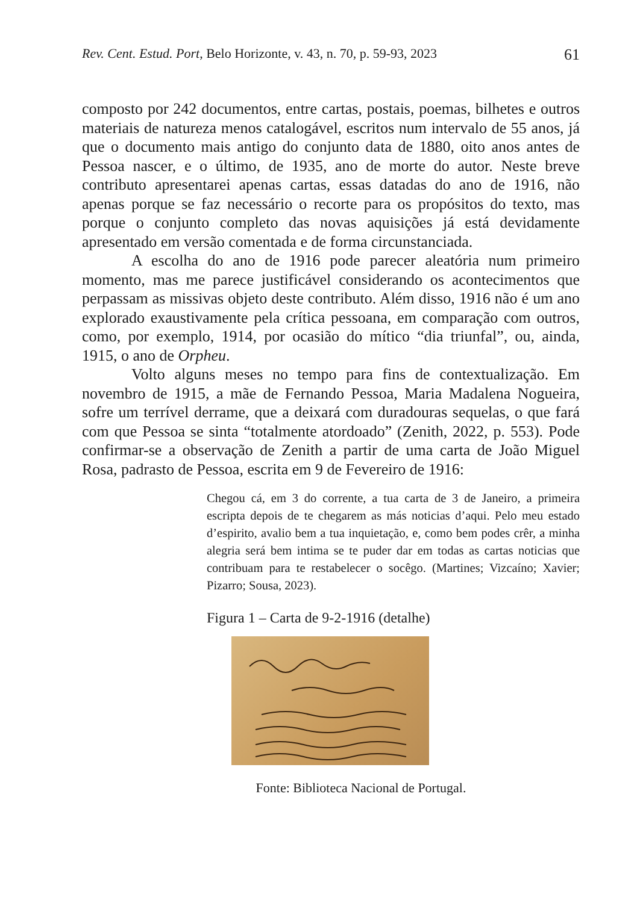Rev. Cent. Estud. Port, Belo Horizonte, v. 43, n. 70, p. 59-93, 2023 61
composto por 242 documentos, entre cartas, postais, poemas, bilhetes e outros materiais de natureza menos catalogável, escritos num intervalo de 55 anos, já que o documento mais antigo do conjunto data de 1880, oito anos antes de Pessoa nascer, e o último, de 1935, ano de morte do autor. Neste breve contributo apresentarei apenas cartas, essas datadas do ano de 1916, não apenas porque se faz necessário o recorte para os propósitos do texto, mas porque o conjunto completo das novas aquisições já está devidamente apresentado em versão comentada e de forma circunstanciada.
A escolha do ano de 1916 pode parecer aleatória num primeiro momento, mas me parece justificável considerando os acontecimentos que perpassam as missivas objeto deste contributo. Além disso, 1916 não é um ano explorado exaustivamente pela crítica pessoana, em comparação com outros, como, por exemplo, 1914, por ocasião do mítico “dia triunfal”, ou, ainda, 1915, o ano de Orpheu.
Volto alguns meses no tempo para fins de contextualização. Em novembro de 1915, a mãe de Fernando Pessoa, Maria Madalena Nogueira, sofre um terrível derrame, que a deixará com duradouras sequelas, o que fará com que Pessoa se sinta “totalmente atordoado” (Zenith, 2022, p. 553). Pode confirmar-se a observação de Zenith a partir de uma carta de João Miguel Rosa, padrasto de Pessoa, escrita em 9 de Fevereiro de 1916:
Chegou cá, em 3 do corrente, a tua carta de 3 de Janeiro, a primeira escripta depois de te chegarem as más noticias d’aqui. Pelo meu estado d’espirito, avalio bem a tua inquietação, e, como bem podes crêr, a minha alegria será bem intima se te puder dar em todas as cartas noticias que contribuam para te restabelecer o socêgo. (Martines; Vizcaíno; Xavier; Pizarro; Sousa, 2023).
Figura 1 – Carta de 9-2-1916 (detalhe)
Fonte: Biblioteca Nacional de Portugal.